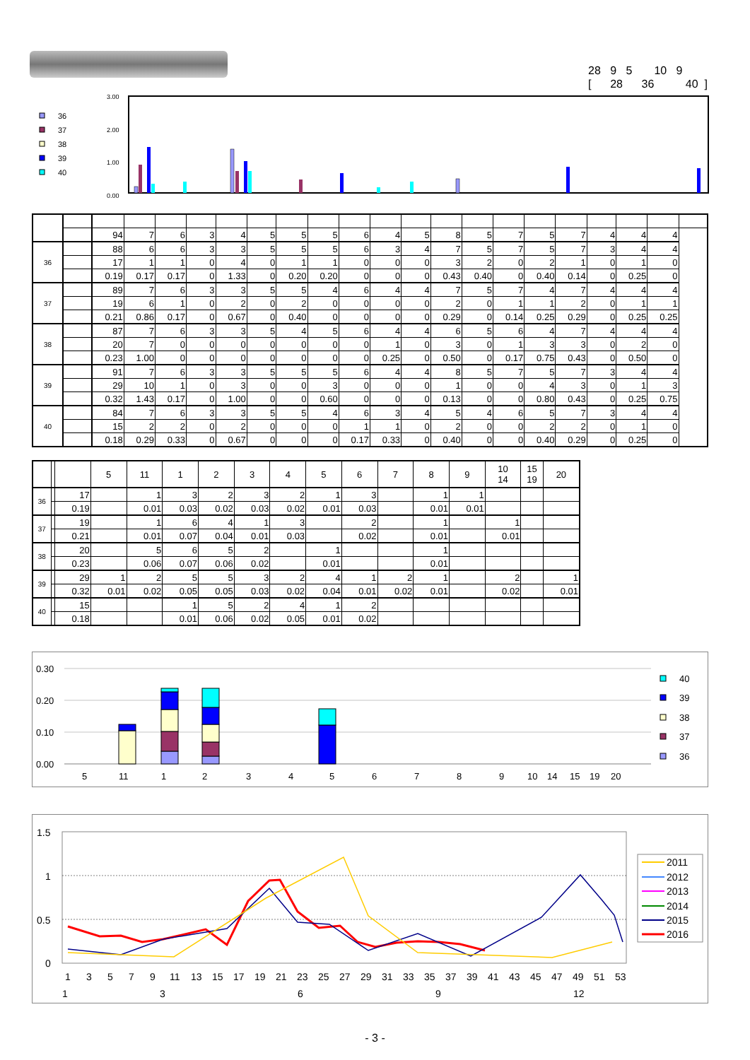28 9 5 10 9
[ 28 36 40 ]
36
37
38
39
40
3.00
2.00
1.00
0.00
| | | 94 | 7 | 6 | 3 | 4 | 5 | 5 | 5 | 6 | 4 | 5 | 8 | 5 | 7 | 5 | 7 | 4 | 4 | 4 | |
| 36 | | 88 | 6 | 6 | 3 | 3 | 5 | 5 | 5 | 6 | 3 | 4 | 7 | 5 | 7 | 5 | 7 | 3 | 4 | 4 | |
| | | 17 | 1 | 1 | 0 | 4 | 0 | 1 | 1 | 0 | 0 | 0 | 3 | 2 | 0 | 2 | 1 | 0 | 1 | 0 | |
| | | 0.19 | 0.17 | 0.17 | 0 | 1.33 | 0 | 0.20 | 0.20 | 0 | 0 | 0 | 0.43 | 0.40 | 0 | 0.40 | 0.14 | 0 | 0.25 | 0 | |
| 37 | | 89 | 7 | 6 | 3 | 3 | 5 | 5 | 4 | 6 | 4 | 4 | 7 | 5 | 7 | 4 | 7 | 4 | 4 | 4 | |
| | | 19 | 6 | 1 | 0 | 2 | 0 | 2 | 0 | 0 | 0 | 0 | 2 | 0 | 1 | 1 | 2 | 0 | 1 | 1 | |
| | | 0.21 | 0.86 | 0.17 | 0 | 0.67 | 0 | 0.40 | 0 | 0 | 0 | 0 | 0.29 | 0 | 0.14 | 0.25 | 0.29 | 0 | 0.25 | 0.25 | |
| 38 | | 87 | 7 | 6 | 3 | 3 | 5 | 4 | 5 | 6 | 4 | 4 | 6 | 5 | 6 | 4 | 7 | 4 | 4 | 4 | |
| | | 20 | 7 | 0 | 0 | 0 | 0 | 0 | 0 | 0 | 1 | 0 | 3 | 0 | 1 | 3 | 3 | 0 | 2 | 0 | |
| | | 0.23 | 1.00 | 0 | 0 | 0 | 0 | 0 | 0 | 0 | 0.25 | 0 | 0.50 | 0 | 0.17 | 0.75 | 0.43 | 0 | 0.50 | 0 | |
| 39 | | 91 | 7 | 6 | 3 | 3 | 5 | 5 | 5 | 6 | 4 | 4 | 8 | 5 | 7 | 5 | 7 | 3 | 4 | 4 | |
| | | 29 | 10 | 1 | 0 | 3 | 0 | 0 | 3 | 0 | 0 | 0 | 1 | 0 | 0 | 4 | 3 | 0 | 1 | 3 | |
| | | 0.32 | 1.43 | 0.17 | 0 | 1.00 | 0 | 0 | 0.60 | 0 | 0 | 0 | 0.13 | 0 | 0 | 0.80 | 0.43 | 0 | 0.25 | 0.75 | |
| 40 | | 84 | 7 | 6 | 3 | 3 | 5 | 5 | 4 | 6 | 3 | 4 | 5 | 4 | 6 | 5 | 7 | 3 | 4 | 4 | |
| | | 15 | 2 | 2 | 0 | 2 | 0 | 0 | 0 | 1 | 1 | 0 | 2 | 0 | 0 | 2 | 2 | 0 | 1 | 0 | |
| | | 0.18 | 0.29 | 0.33 | 0 | 0.67 | 0 | 0 | 0 | 0.17 | 0.33 | 0 | 0.40 | 0 | 0 | 0.40 | 0.29 | 0 | 0.25 | 0 | |
| | | | 5 | 11 | 1 | 2 | 3 | 4 | 5 | 6 | 7 | 8 | 9 | 10 14 | 15 19 | 20 |
| --- | --- | --- | --- | --- | --- | --- | --- | --- | --- | --- | --- | --- | --- | --- | --- | --- |
| 36 | | 17 | | 1 | 3 | 2 | 3 | 2 | 1 | 3 | | 1 | 1 | | | |
| | | 0.19 | | 0.01 | 0.03 | 0.02 | 0.03 | 0.02 | 0.01 | 0.03 | | 0.01 | 0.01 | | | |
| 37 | | 19 | | 1 | 6 | 4 | 1 | 3 | | 2 | | 1 | | 1 | | |
| | | 0.21 | | 0.01 | 0.07 | 0.04 | 0.01 | 0.03 | | 0.02 | | 0.01 | | 0.01 | | |
| 38 | | 20 | | 5 | 6 | 5 | 2 | | 1 | | | 1 | | | | |
| | | 0.23 | | 0.06 | 0.07 | 0.06 | 0.02 | | 0.01 | | | 0.01 | | | | |
| 39 | | 29 | 1 | 2 | 5 | 5 | 3 | 2 | 4 | 1 | 2 | 1 | | 2 | | 1 |
| | | 0.32 | 0.01 | 0.02 | 0.05 | 0.05 | 0.03 | 0.02 | 0.04 | 0.01 | 0.02 | 0.01 | | 0.02 | | 0.01 |
| 40 | | 15 | | | 1 | 5 | 2 | 4 | 1 | 2 | | | | | | |
| | | 0.18 | | | 0.01 | 0.06 | 0.02 | 0.05 | 0.01 | 0.02 | | | | | | |
0.30
0.20
0.10
0.00
5
11
1
2
3
4
5
6
7
8
9
10
14
15
19
20
40
39
38
37
36
1.5
1
0.5
0
1
3
5
7
9
11
13
15
17
19
21
23
25
27
29
31
33
35
37
39
41
43
45
47
49
51
53
1
3
6
9
12
2011
2012
2013
2014
2015
2016
- 3 -